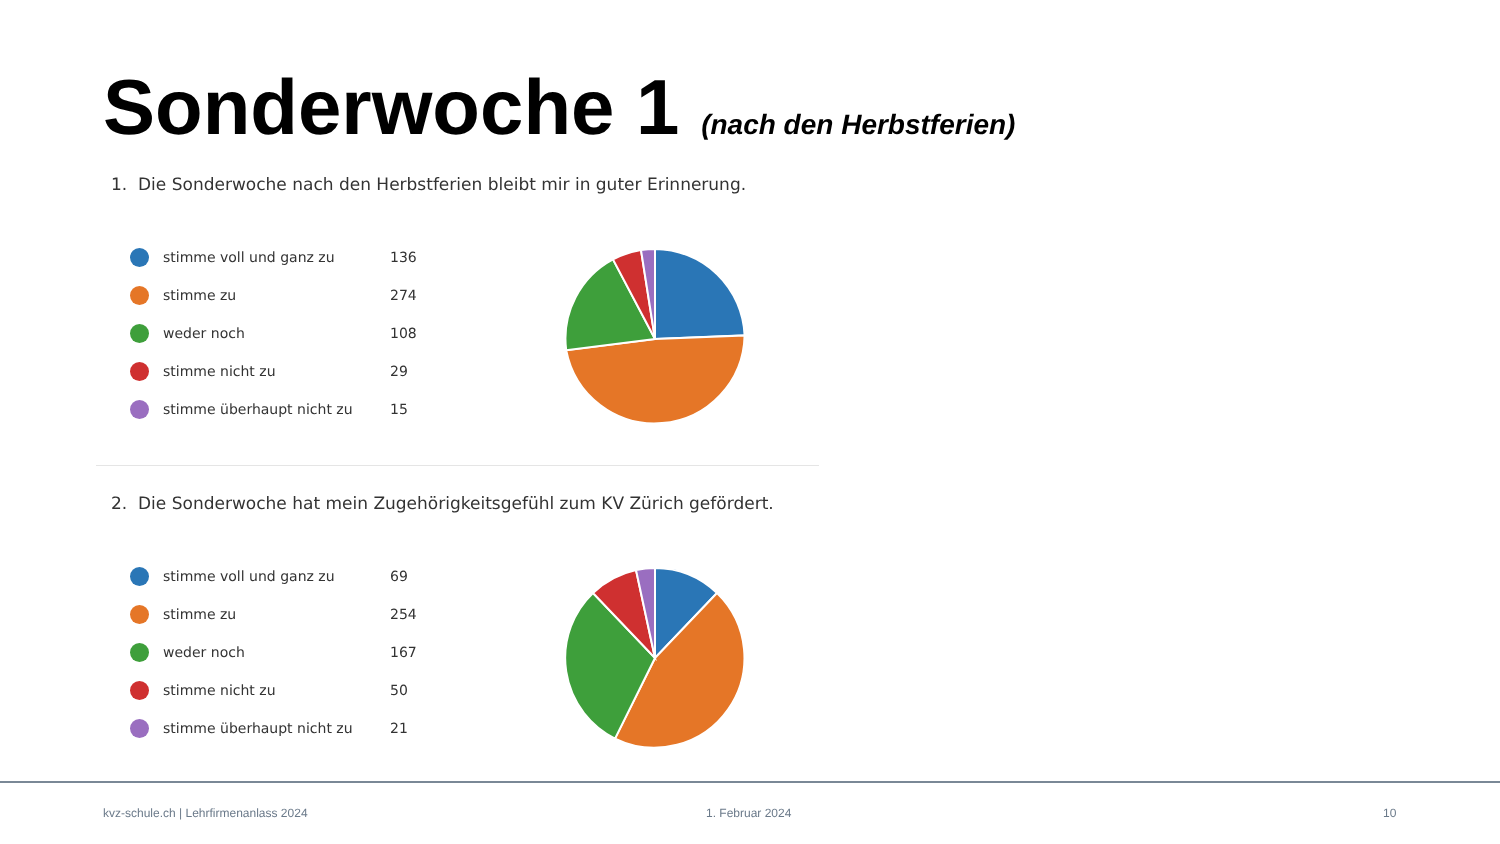Sonderwoche 1 (nach den Herbstferien)
1. Die Sonderwoche nach den Herbstferien bleibt mir in guter Erinnerung.
stimme voll und ganz zu 136
stimme zu 274
weder noch 108
stimme nicht zu 29
stimme überhaupt nicht zu 15
2. Die Sonderwoche hat mein Zugehörigkeitsgefühl zum KV Zürich gefördert.
stimme voll und ganz zu 69
stimme zu 254
weder noch 167
stimme nicht zu 50
stimme überhaupt nicht zu 21
kvz-schule.ch | Lehrfirmenanlass 2024
1. Februar 2024 10